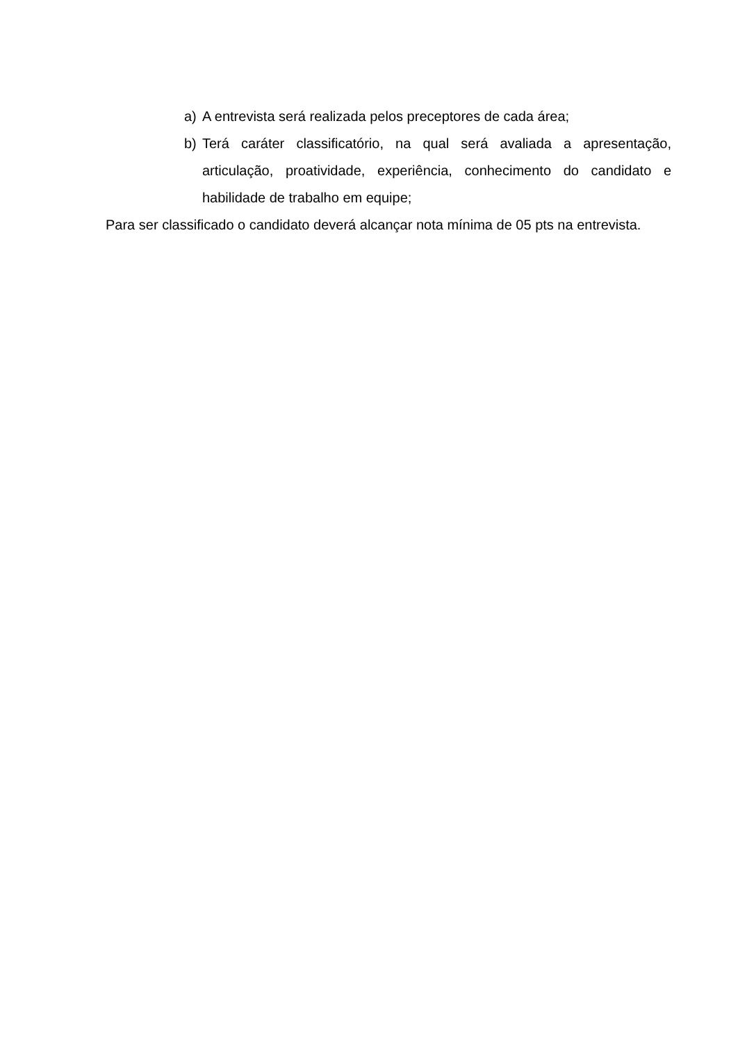a) A entrevista será realizada pelos preceptores de cada área;
b) Terá caráter classificatório, na qual será avaliada a apresentação, articulação, proatividade, experiência, conhecimento do candidato e habilidade de trabalho em equipe;
Para ser classificado o candidato deverá alcançar nota mínima de 05 pts na entrevista.